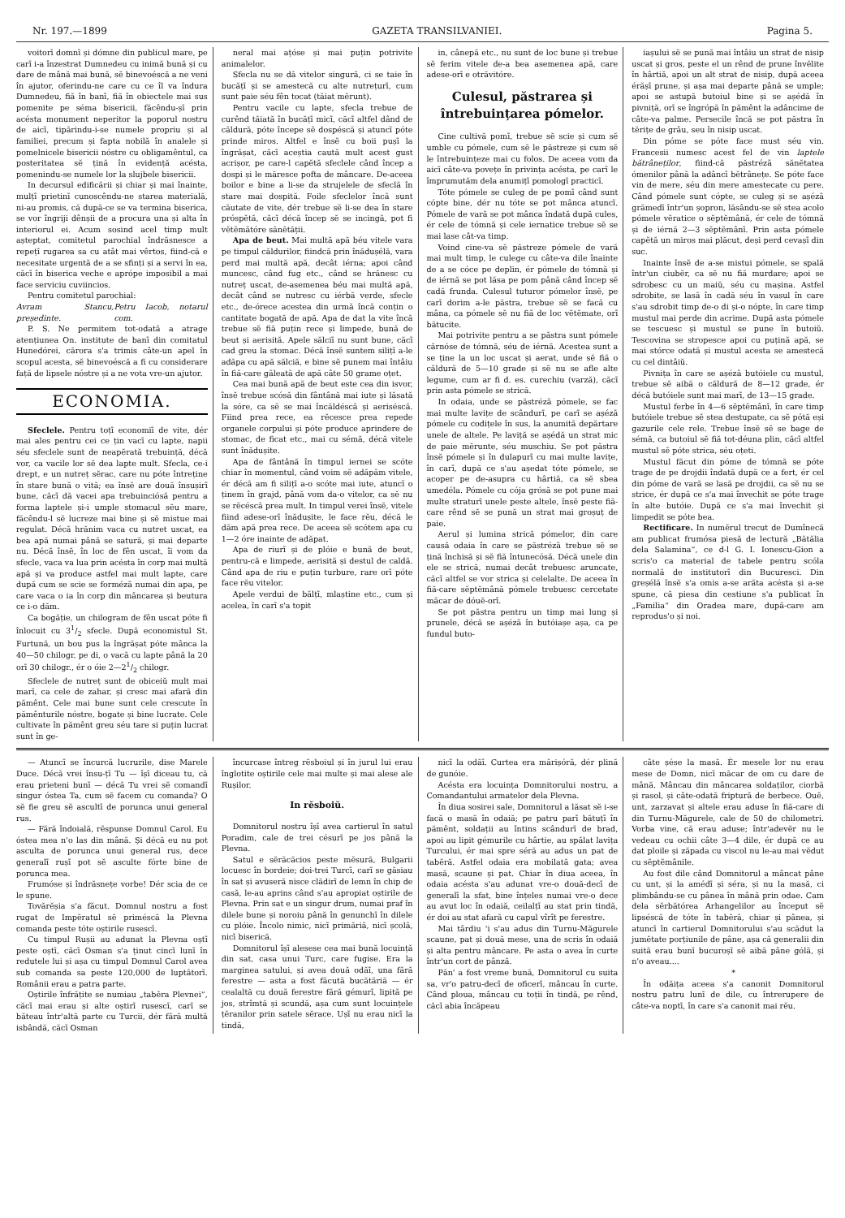Nr. 197.—1899 GAZETA TRANSILVANIEI. Pagina 5.
voitorī domnī și dómne din publicul mare, pe carī i-a înzestrat Dumnedeu cu inimă bună și cu dare de mână mai bună, sĕ binevoéscă a ne veni în ajutor, oferindu-ne care cu ce îl va îndura Dumnedeu, fiă în banī, fiă în obiectele mai sus pomenite pe séma bisericii, făcêndu-șī prin acésta monument neperitor la poporul nostru de aicī, tipărindu-i-se numele propriu și al familiei, precum și fapta nobilă în analele și pomelnicele bisericii nóstre cu obligamêntul, ca posteritatea sĕ țină în evidență acésta, pomenindu-se numele lor la slujbele bisericii.
In decursul edificării și chiar și mai înainte, mulțī prietinī cunoscêndu-ne starea materială, ni-au promis, că după-ce se va termina biserica, se vor îngriji dênșii de a procura una și alta în interiorul ei. Acum sosind acel timp mult așteptat, comitetul parochial îndrăsnesce a repețī rugarea sa cu atât mai vêrtos, fiind-că e necesitate urgentă de a se sfinți și a servi în ea, căcī în biserica veche e aprópe imposibil a mai face serviciu cuviincios.
Pentru comitetul parochial:
Avram Stancu, președinte. Petru Iacob, notarul com.
P. S. Ne permitem tot-odată a atrage atențiunea On. institute de banī din comitatul Hunedórei, cărora s'a trimis câte-un apel în scopul acesta, sĕ binevoéscă a fi cu considerare față de lipsele nóstre și a ne vota vre-un ajutor.
ECONOMIA.
Sfeclele. Pentru toțī economiī de vite, dér mai ales pentru cei ce țin vacī cu lapte, napii séu sfeclele sunt de neapĕrată trebuință, décă vor, ca vacile lor sĕ dea lapte mult. Sfecla, ce-i drept, e un nutreț sĕrac, care nu póte întreține în stare bună o vită; ea însĕ are două însușirī bune, căcī dă vacei apa trebuinciósă pentru a forma laptele și-i umple stomacul sĕu mare, făcêndu-l sĕ lucreze mai bine și sĕ mistue mai regulat. Décă hrănim vaca cu nutret uscat, ea bea apă numai până se satură, și mai departe nu. Décă însĕ, în loc de fên uscat, îi vom da sfecle, vaca va lua prin acésta în corp mai multă apă și va produce astfel mai mult lapte, care după cum se scie se formézā numai din apa, pe care vaca o ia în corp din mâncarea și beutura ce i-o dăm.
Ca bogăție, un chilogram de fên uscat póte fi înlocuit cu 31/2 sfecle. După economistul St. Furtună, un bou pus la îngrășat póte mânca la 40—50 chilogr. pe di, o vacă cu lapte până la 20 orī 30 chilogr., ér o óie 2—21/2 chilogr.
Sfeclele de nutreț sunt de obiceiŭ mult mai marī, ca cele de zahar, și cresc mai afară din pămênt. Cele mai bune sunt cele crescute în pămênturile nóstre, bogate și bine lucrate. Cele cultivate în pămênt greu séu tare si puțin lucrat sunt în ge-
neral mai ațóse și mai puțin potrivite animalelor.
Sfecla nu se dă vitelor singură, ci se taie în bucățī și se amestecă cu alte nutrețurī, cum sunt paie séu fên tocat (tăiat mĕrunt).
Pentru vacile cu lapte, sfecla trebue de curênd tăiată în bucățī micī, căcī altfel dând de căldură, póte începe sĕ dospéscă și atuncī póte prinde miros. Altfel e însĕ cu boii pușī la îngrășat, căcī aceștia caută mult acest gust acrișor, pe care-l capĕtă sfeclele când încep a dospi și le măresce pofta de mâncare. De-aceea boilor e bine a li-se da strujelele de sfeclă în stare mai dospită. Foile sfeclelor încă sunt căutate de vite, dér trebue sĕ li-se dea în stare próspĕtă, căcī décă încep sĕ se incingă, pot fi vĕtĕmătóre sănĕtății.
Apa de beut. Mai multă apă béu vitele vara pe timpul căldurilor, fiindcă prin înădușélă, vara perd mai multă apă, decât iérna; apoi când muncesc, când fug etc., când se hrănesc cu nutreț uscat, de-asemenea béu mai multă apă, decât când se nutresc cu iérbă verde, sfecle etc., de-órece acestea din urmă încă conțin o cantitate bogată de apă. Apa de dat la vite încă trebue sĕ fiă puțin rece și limpede, bună de beut și aerisită. Apele sălciī nu sunt bune, căcī cad greu la stomac. Décă însĕ suntem silițī a-le adăpa cu apă sălciă, e bine sĕ punem mai întâiu în fiă-care găleată de apă câte 50 grame oțet.
Cea mai bună apă de beut este cea din isvor, însĕ trebue scósă din fântână mai iute și lăsată la sóre, ca sĕ se mai încăldéscă și aeriséscă. Fiind prea rece, ea rĕcesce prea repede organele corpului și póte produce aprindere de stomac, de ficat etc., mai cu sémă, décă vitele sunt înădușite.
Apa de fântână în timpul iernei se scóte chiar în momentul, când voim sĕ adăpăm vitele, ér décă am fi silițī a-o scóte mai iute, atuncī o ținem în grajd, până vom da-o vitelor, ca sĕ nu se rĕcéscă prea mult. In timpul verei însĕ, vitele fiind adese-orī înădușite, le face rĕu, décă le dăm apă prea rece. De aceea sĕ scótem apa cu 1—2 óre inainte de adăpat.
Apa de riurī și de plóie e bună de beut, pentru-că e limpede, aerisită și destul de caldă. Când apa de riu e puțin turbure, rare orī póte face rĕu vitelor.
Apele verdui de bălțī, mlaștine etc., cum și acelea, în carī s'a topit
in, cânepă etc., nu sunt de loc bune și trebue sĕ ferim vitele de-a bea asemenea apă, care adese-orī e otrăvitóre.
Culesul, păstrarea și întrebuințarea pómelor.
Cine cultivă pomī, trebue sĕ scie și cum sĕ umble cu pómele, cum sĕ le păstreze și cum sĕ le întrebuințeze mai cu folos. De aceea vom da aicī câte-va povețe în privința acésta, pe carī le împrumutăm dela anumițī pomologī practicī.
Tóte pómele se culeg de pe pomī când sunt cópte bine, dér nu tóte se pot mânca atuncī. Pómele de vară se pot mânca îndată după cules, ér cele de tómnă și cele iernatice trebue sĕ se mai lase cât-va timp.
Voind cine-va sĕ păstreze pómele de vară mai mult timp, le culege cu câte-va dile înainte de a se cóce pe deplin, ér pómele de tómnă și de iérnă se pot lăsa pe pom până când încep sĕ cadă frunda. Culesul tuturor pómelor însĕ, pe carī dorim a-le păstra, trebue sĕ se facă cu mâna, ca pómele sĕ nu fiă de loc vĕtĕmate, orī bătucite.
Mai potrivite pentru a se păstra sunt pómele cărnóse de tómnă, séu de iérnă. Acestea sunt a se ține la un loc uscat și aerat, unde sĕ fiă o căldură de 5—10 grade și sĕ nu se afle alte legume, cum ar fi d. es. curechiu (varză), căcī prin asta pómele se strică.
In odaia, unde se păstrézā pómele, se fac mai multe lavițe de scândurī, pe carī se așézā pómele cu codițele în sus, la anumită depărtare unele de altele. Pe laviță se așédă un strat mic de paie mĕrunte, séu muschiu. Se pot păstra însĕ pómele și în dulapurī cu mai multe lavițe, în carī, după ce s'au aședat tóte pómele, se acoper pe de-asupra cu hârtiă, ca sĕ sbea umedéla. Pómele cu cója grósă se pot pune mai multe straturī unele peste altele, însĕ peste fiă-care rênd sĕ se pună un strat mai groșuț de paie.
Aerul și lumina strică pómelor, din care causă odaia în care se păstrézā trebue sĕ se țină închisă și sĕ fiă întunecósă. Décă unele din ele se strică, numai decât trebuesc aruncate, căcī altfel se vor strica și celelalte. De aceea în fiă-care sĕptĕmână pómele trebuesc cercetate măcar de dóuĕ-orī.
Se pot păstra pentru un timp mai lung și prunele, décă se așézā în butóiașe așa, ca pe fundul buto-
iașului sĕ se pună mai întâiu un strat de nisip uscat și gros, peste el un rênd de prune învĕlite în hârtiă, apoi un alt strat de nisip, după aceea érășī prune, și așa mai departe până se umple; apoi se astupă butoiul bine și se așédă în pivniță, orī se îngrópă în pămênt la adâncime de câte-va palme. Persecile încă se pot păstra în tĕrițe de grâu, seu în nisip uscat.
Din póme se póte face must séu vin. Francesii numesc acest fel de vin laptele bătrâneților, fiind-că păstrézā sănĕtatea ómenilor până la adâncī bĕtrânețe. Se póte face vin de mere, séu din mere amestecate cu pere. Când pómele sunt cópte, se culeg și se așézā grămedī într'un șopron, lăsându-se sĕ stea acolo pómele vĕratice o sĕptĕmână, ér cele de tómnă și de iérnă 2—3 sĕptĕmânī. Prin asta pómele capĕtă un miros mai plăcut, deși perd cevașī din suc.
Inainte însĕ de a-se mistui pómele, se spală într'un ciubĕr, ca sĕ nu fiă murdare; apoi se sdrobesc cu un maiŭ, séu cu mașina. Astfel sdrobite, se lasă în cadă séu în vasul în care s'au sdrobit timp de-o di și-o nópte, în care timp mustul mai perde din acrime. După asta pómele se tescuesc și mustul se pune în butoiŭ. Tescovina se stropesce apoi cu puțină apă, se mai stórce odată și mustul acesta se amestecă cu cel dintâiŭ.
Pivnița în care se așézā butóiele cu mustul, trebue sĕ aibă o căldură de 8—12 grade, ér décă butóiele sunt mai marī, de 13—15 grade.
Mustul ferbe în 4—6 sĕptĕmânī, în care timp butóiele trebue sĕ stea destupate, ca sĕ pótă eși gazurile cele rele. Trebue însĕ sĕ se bage de sémă, ca butoiul sĕ fiă tot-déuna plin, căcī altfel mustul sĕ póte strica, séu oțeti.
Mustul făcut din póme de tómnă se póte trage de pe drojdii îndată după ce a fert, ér cel din póme de vară se lasă pe drojdii, ca sĕ nu se strice, ér după ce s'a mai învechit se póte trage în alte butóie. După ce s'a mai învechit și limpedit se póte bea.
Rectificare. In numĕrul trecut de Dumînecă am publicat frumósa piesă de lectură „Bătălia dela Salamina“, ce d-l G. I. Ionescu-Gion a scris'o ca material de tabele pentru scóla normală de institutorī din Bucuresci. Din greșélă însĕ s'a omis a-se arăta acésta și a-se spune, că piesa din cestiune s'a publicat în „Familia“ din Oradea mare, după-care am reprodus'o și noi.
— Atuncī se încurcă lucrurile, dise Marele Duce. Décă vrei însu-țī Tu — îșī diceau tu, că erau prieteni bunī — décă Tu vrei sĕ comandī singur óstea Ta, cum sĕ facem cu comanda? O sĕ fie greu sĕ ascultī de porunca unui general rus.
— Fără îndoială, rĕspunse Domnul Carol. Eu óstea mea n'o las din mână. Și décă eu nu pot asculta de porunca unui general rus, dece generalī rușī pot sĕ asculte fórte bine de porunca mea.
Frumóse și îndrăsnețe vorbe! Dér scia de ce le spune.
Tovărĕșia s'a făcut. Domnul nostru a fost rugat de Impĕratul sĕ priméscă la Plevna comanda peste tóte oștirile rusescī.
Cu timpul Rușii au adunat la Plevna oștī peste oștī, căcī Osman s'a ținut cincī lunī în redutele lui și așa cu timpul Domnul Carol avea sub comanda sa peste 120,000 de luptătorī. Românii erau a patra parte.
Oștirile înfrățite se numiau „tabĕra Plevnei“, căcī mai erau și alte oștirī rusescī, carī se băteau într'altă parte cu Turcii, dér fără multă isbândă, căcī Osman
încurcase întreg rĕsboiul și în jurul lui erau înglotite oștirile cele mai multe și mai alese ale Rușilor.
In rĕsboiŭ.
Domnitorul nostru îșī avea cartierul în satul Poradim, cale de trei césurī pe jos până la Plevna.
Satul e sĕrăcăcios peste mĕsură, Bulgarii locuesc în bordeie; doi-trei Turcī, carī se găsiau în sat și avuseră nisce clădirī de lemn în chip de casă, le-au aprins când s'au apropiat oștirile de Plevna. Prin sat e un singur drum, numai praf în dilele bune și noroiu până în genunchī în dilele cu plóie. Încolo nimic, nicī primăriă, nicī școlă, nicī biserică.
Domnitorul îșī alesese cea mai bună locuință din sat, casa unui Turc, care fugise. Era la marginea satului, și avea două odăī, una fără ferestre — asta a fost făcută bucătăriă — ér cealaltă cu două ferestre fără gémurī, lipită pe jos, strîmtă și scundă, așa cum sunt locuințele țĕranilor prin satele sĕrace. Ușī nu erau nicī la tindă,
nicī la odăī. Curtea era mărișóră, dér plină de gunóie.
Acésta era locuința Domnitorului nostru, a Comandantului armatelor dela Plevna.
În diua sosirei sale, Domnitorul a lăsat sĕ i-se facă o masă în odaiă; pe patru parī bătuțī în pămênt, soldații au întins scândurī de brad, apoi au lipit gémurile cu hârtie, au spălat lavița Turcului, ér mai spre séră au adus un pat de tabĕră. Astfel odaia era mobilată gata; avea masă, scaune și pat. Chiar în diua aceea, în odaia acésta s'au adunat vre-o două-decī de generalī la sfat, bine înțeles numai vre-o dece au avut loc în odaiă, ceilalțī au stat prin tindă, ér doi au stat afară cu capul vîrît pe ferestre.
Mai târdiu 'i s'au adus din Turnu-Măgurele scaune, pat și două mese, una de scris în odaiă și alta pentru mâncare. Pe asta o avea în curte într'un cort de pânză.
Păn' a fost vreme bună, Domnitorul cu suita sa, vr'o patru-decī de oficerī, mâncau în curte. Când ploua, mâncau cu toții în tindă, pe rênd, căcī abia încăpeau
câte șése la masă. Ér mesele lor nu erau mese de Domn, nicī măcar de om cu dare de mână. Mâncau din mâncarea soldaților, ciorbă și rasol, și câte-odată fripturā de berbece. Ouĕ, unt, zarzavat și altele erau aduse în fiă-care di din Turnu-Măgurele, cale de 50 de chilometri. Vorba vine, că erau aduse; într'adevĕr nu le vedeau cu ochii câte 3—4 dile, ér după ce au dat ploile și zăpada cu viscol nu le-au mai vĕdut cu sĕptĕmânile.
Au fost dile când Domnitorul a mâncat pâne cu unt, și la amédī și séra, și nu la masă, ci plimbându-se cu pânea în mână prin odae. Cam dela sĕrbătórea Arhangelilor au început sĕ lipséscă de tóte în tabĕră, chiar și pânea, și atuncī în cartierul Domnitorului s'au scădut la jumĕtate porțiunile de pâne, așa că generalii din suită erau bunī bucuroșī sĕ aibă pâne gólă, și n'o aveau....
*
În odăița aceea s'a canonit Domnitorul nostru patru lunī de dile, cu întrerupere de câte-va noptī, în care s'a canonit mai rĕu.